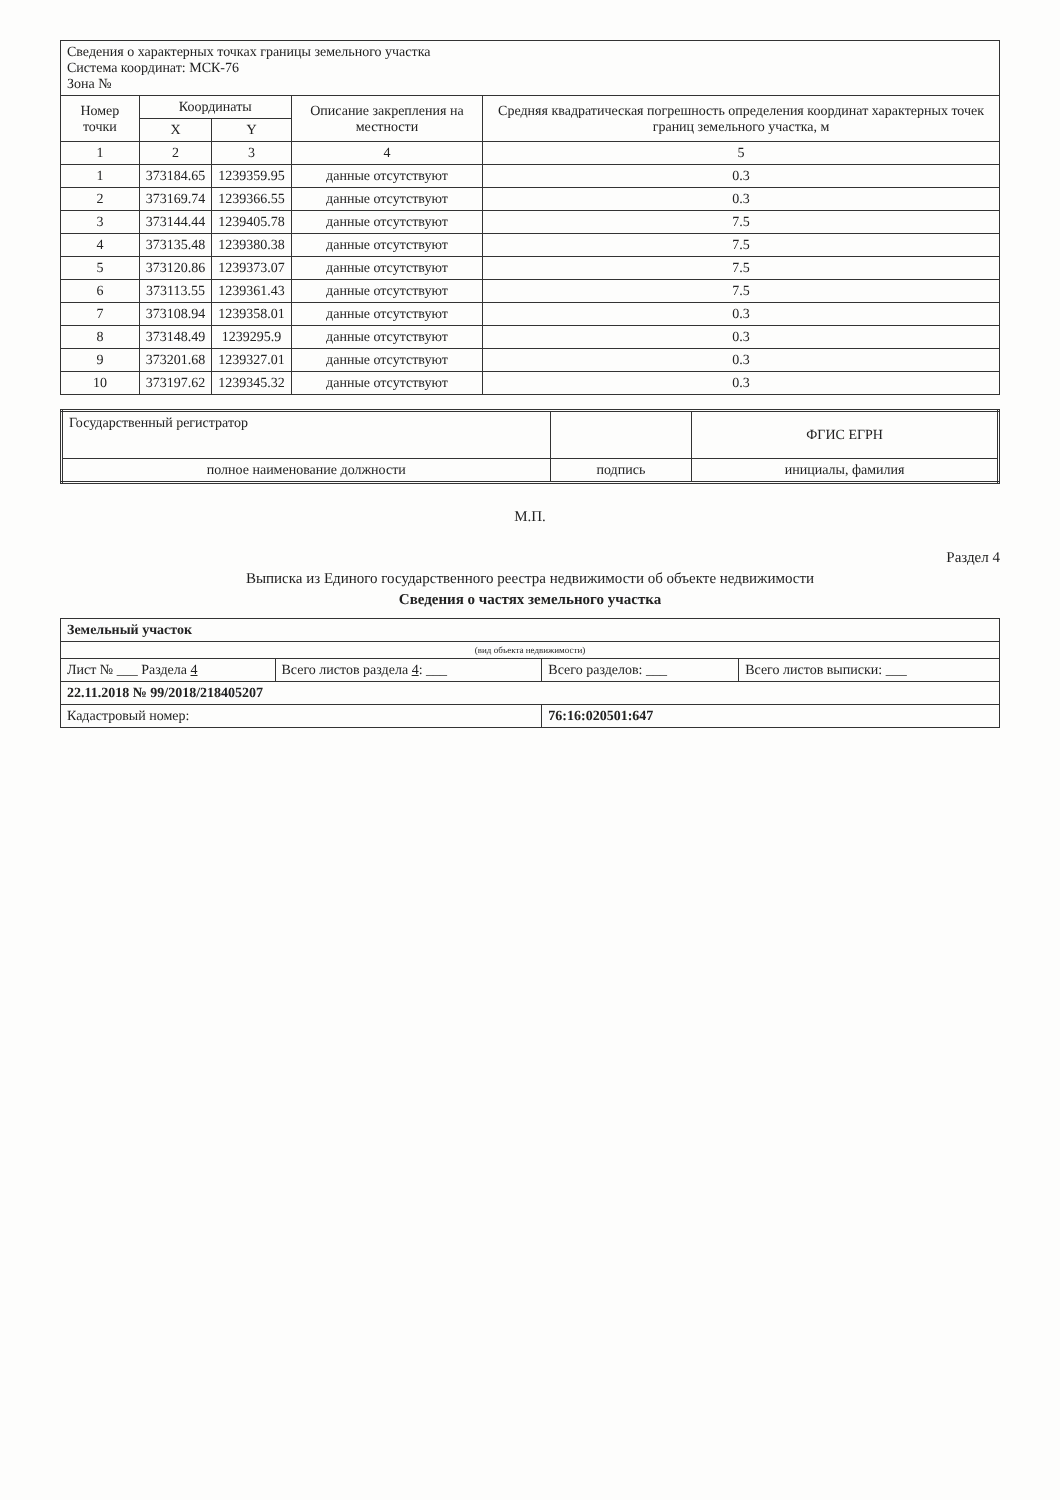| Сведения о характерных точках границы земельного участка Система координат: МСК-76 Зона № | | | | |
| Номер точки | Координаты | | Описание закрепления на местности | Средняя квадратическая погрешность определения координат характерных точек границ земельного участка, м |
| | X | Y | | |
| 1 | 2 | 3 | 4 | 5 |
| 1 | 373184.65 | 1239359.95 | данные отсутствуют | 0.3 |
| 2 | 373169.74 | 1239366.55 | данные отсутствуют | 0.3 |
| 3 | 373144.44 | 1239405.78 | данные отсутствуют | 7.5 |
| 4 | 373135.48 | 1239380.38 | данные отсутствуют | 7.5 |
| 5 | 373120.86 | 1239373.07 | данные отсутствуют | 7.5 |
| 6 | 373113.55 | 1239361.43 | данные отсутствуют | 7.5 |
| 7 | 373108.94 | 1239358.01 | данные отсутствуют | 0.3 |
| 8 | 373148.49 | 1239295.9 | данные отсутствуют | 0.3 |
| 9 | 373201.68 | 1239327.01 | данные отсутствуют | 0.3 |
| 10 | 373197.62 | 1239345.32 | данные отсутствуют | 0.3 |
| Государственный регистратор | | ФГИС ЕГРН |
| полное наименование должности | подпись | инициалы, фамилия |
М.П.
Раздел 4
Выписка из Единого государственного реестра недвижимости об объекте недвижимости
Сведения о частях земельного участка
| Земельный участок | | | |
| (вид объекта недвижимости) | | | |
| Лист № ___ Раздела 4 | Всего листов раздела 4 : ___ | Всего разделов: ___ | Всего листов выписки: ___ |
| 22.11.2018 № 99/2018/218405207 | | | |
| Кадастровый номер: | | 76:16:020501:647 | |